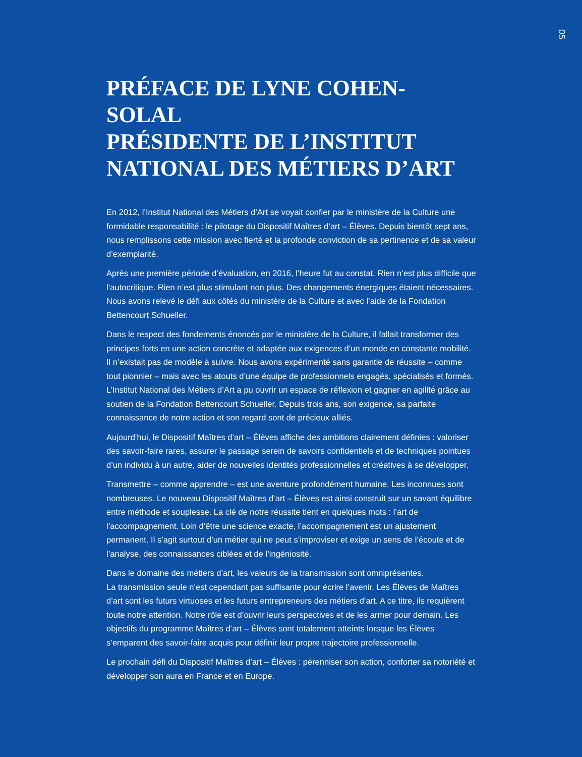05
PRÉFACE DE LYNE COHEN-SOLAL
PRÉSIDENTE DE L’INSTITUT
NATIONAL DES MÉTIERS D’ART
En 2012, l’Institut National des Métiers d’Art se voyait confier par le ministère de la Culture une formidable responsabilité : le pilotage du Dispositif Maîtres d’art – Élèves. Depuis bientôt sept ans, nous remplissons cette mission avec fierté et la profonde conviction de sa pertinence et de sa valeur d’exemplarité.
Après une première période d’évaluation, en 2016, l’heure fut au constat. Rien n’est plus difficile que l’autocritique. Rien n’est plus stimulant non plus. Des changements énergiques étaient nécessaires. Nous avons relevé le défi aux côtés du ministère de la Culture et avec l’aide de la Fondation Bettencourt Schueller.
Dans le respect des fondements énoncés par le ministère de la Culture, il fallait transformer des principes forts en une action concrète et adaptée aux exigences d’un monde en constante mobilité. Il n’existait pas de modèle à suivre. Nous avons expérimenté sans garantie de réussite – comme tout pionnier – mais avec les atouts d’une équipe de professionnels engagés, spécialisés et formés. L’Institut National des Métiers d’Art a pu ouvrir un espace de réflexion et gagner en agilité grâce au soutien de la Fondation Bettencourt Schueller. Depuis trois ans, son exigence, sa parfaite connaissance de notre action et son regard sont de précieux alliés.
Aujourd’hui, le Dispositif Maîtres d’art – Élèves affiche des ambitions clairement définies : valoriser des savoir-faire rares, assurer le passage serein de savoirs confidentiels et de techniques pointues d’un individu à un autre, aider de nouvelles identités professionnelles et créatives à se développer.
Transmettre – comme apprendre – est une aventure profondément humaine. Les inconnues sont nombreuses. Le nouveau Dispositif Maîtres d’art – Élèves est ainsi construit sur un savant équilibre entre méthode et souplesse. La clé de notre réussite tient en quelques mots : l’art de l’accompagnement. Loin d’être une science exacte, l’accompagnement est un ajustement permanent. Il s’agit surtout d’un métier qui ne peut s’improviser et exige un sens de l’écoute et de l’analyse, des connaissances ciblées et de l’ingéniosité.
Dans le domaine des métiers d’art, les valeurs de la transmission sont omniprésentes.
La transmission seule n’est cependant pas suffisante pour écrire l’avenir. Les Élèves de Maîtres d’art sont les futurs virtuoses et les futurs entrepreneurs des métiers d’art. A ce titre, ils requièrent toute notre attention. Notre rôle est d’ouvrir leurs perspectives et de les armer pour demain. Les objectifs du programme Maîtres d’art – Élèves sont totalement atteints lorsque les Élèves s’emparent des savoir-faire acquis pour définir leur propre trajectoire professionnelle.
Le prochain défi du Dispositif Maîtres d’art – Élèves : pérenniser son action, conforter sa notoriété et développer son aura en France et en Europe.